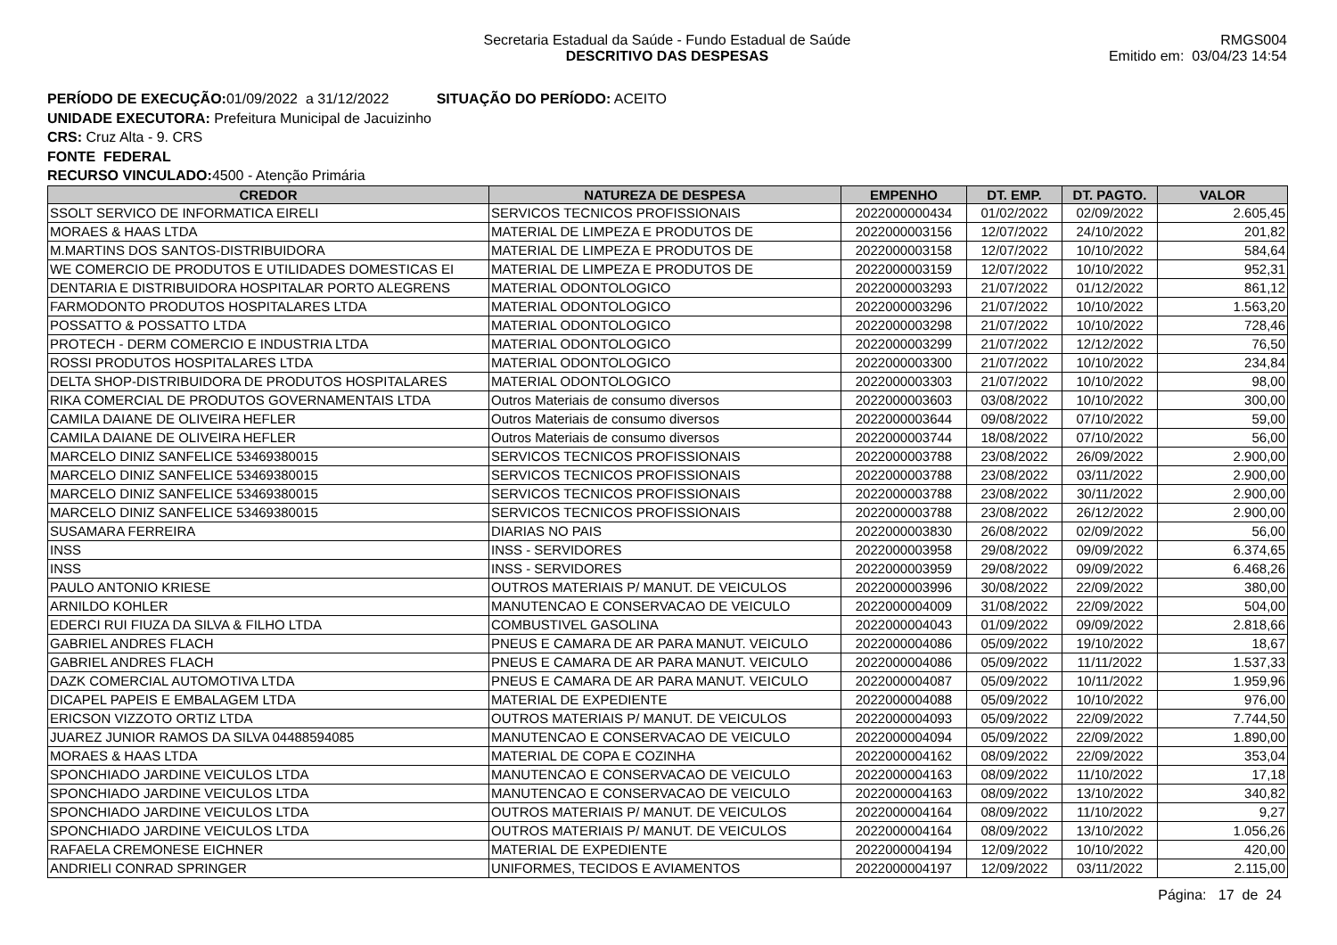Secretaria Estadual da Saúde - Fundo Estadual de Saúde
DESCRITIVO DAS DESPESAS
RMGS004
Emitido em: 03/04/23 14:54
PERÍODO DE EXECUÇÃO: 01/09/2022 a 31/12/2022 SITUAÇÃO DO PERÍODO: ACEITO
UNIDADE EXECUTORA: Prefeitura Municipal de Jacuizinho
CRS: Cruz Alta - 9. CRS
FONTE FEDERAL
RECURSO VINCULADO: 4500 - Atenção Primária
| CREDOR | NATUREZA DE DESPESA | EMPENHO | DT. EMP. | DT. PAGTO. | VALOR |
| --- | --- | --- | --- | --- | --- |
| SSOLT SERVICO DE INFORMATICA EIRELI | SERVICOS TECNICOS PROFISSIONAIS | 2022000000434 | 01/02/2022 | 02/09/2022 | 2.605,45 |
| MORAES & HAAS LTDA | MATERIAL DE LIMPEZA E PRODUTOS DE | 2022000003156 | 12/07/2022 | 24/10/2022 | 201,82 |
| M.MARTINS DOS SANTOS-DISTRIBUIDORA | MATERIAL DE LIMPEZA E PRODUTOS DE | 2022000003158 | 12/07/2022 | 10/10/2022 | 584,64 |
| WE COMERCIO DE PRODUTOS E UTILIDADES DOMESTICAS EI | MATERIAL DE LIMPEZA E PRODUTOS DE | 2022000003159 | 12/07/2022 | 10/10/2022 | 952,31 |
| DENTARIA E DISTRIBUIDORA HOSPITALAR PORTO ALEGRENS | MATERIAL ODONTOLOGICO | 2022000003293 | 21/07/2022 | 01/12/2022 | 861,12 |
| FARMODONTO PRODUTOS HOSPITALARES LTDA | MATERIAL ODONTOLOGICO | 2022000003296 | 21/07/2022 | 10/10/2022 | 1.563,20 |
| POSSATTO & POSSATTO LTDA | MATERIAL ODONTOLOGICO | 2022000003298 | 21/07/2022 | 10/10/2022 | 728,46 |
| PROTECH - DERM COMERCIO E INDUSTRIA LTDA | MATERIAL ODONTOLOGICO | 2022000003299 | 21/07/2022 | 12/12/2022 | 76,50 |
| ROSSI PRODUTOS HOSPITALARES LTDA | MATERIAL ODONTOLOGICO | 2022000003300 | 21/07/2022 | 10/10/2022 | 234,84 |
| DELTA SHOP-DISTRIBUIDORA DE PRODUTOS HOSPITALARES | MATERIAL ODONTOLOGICO | 2022000003303 | 21/07/2022 | 10/10/2022 | 98,00 |
| RIKA COMERCIAL DE PRODUTOS GOVERNAMENTAIS LTDA | Outros Materiais de consumo diversos | 2022000003603 | 03/08/2022 | 10/10/2022 | 300,00 |
| CAMILA DAIANE DE OLIVEIRA HEFLER | Outros Materiais de consumo diversos | 2022000003644 | 09/08/2022 | 07/10/2022 | 59,00 |
| CAMILA DAIANE DE OLIVEIRA HEFLER | Outros Materiais de consumo diversos | 2022000003744 | 18/08/2022 | 07/10/2022 | 56,00 |
| MARCELO DINIZ SANFELICE 53469380015 | SERVICOS TECNICOS PROFISSIONAIS | 2022000003788 | 23/08/2022 | 26/09/2022 | 2.900,00 |
| MARCELO DINIZ SANFELICE 53469380015 | SERVICOS TECNICOS PROFISSIONAIS | 2022000003788 | 23/08/2022 | 03/11/2022 | 2.900,00 |
| MARCELO DINIZ SANFELICE 53469380015 | SERVICOS TECNICOS PROFISSIONAIS | 2022000003788 | 23/08/2022 | 30/11/2022 | 2.900,00 |
| MARCELO DINIZ SANFELICE 53469380015 | SERVICOS TECNICOS PROFISSIONAIS | 2022000003788 | 23/08/2022 | 26/12/2022 | 2.900,00 |
| SUSAMARA FERREIRA | DIARIAS NO PAIS | 2022000003830 | 26/08/2022 | 02/09/2022 | 56,00 |
| INSS | INSS - SERVIDORES | 2022000003958 | 29/08/2022 | 09/09/2022 | 6.374,65 |
| INSS | INSS - SERVIDORES | 2022000003959 | 29/08/2022 | 09/09/2022 | 6.468,26 |
| PAULO ANTONIO KRIESE | OUTROS MATERIAIS P/ MANUT. DE VEICULOS | 2022000003996 | 30/08/2022 | 22/09/2022 | 380,00 |
| ARNILDO KOHLER | MANUTENCAO E CONSERVACAO DE VEICULO | 2022000004009 | 31/08/2022 | 22/09/2022 | 504,00 |
| EDERCI RUI FIUZA DA SILVA & FILHO LTDA | COMBUSTIVEL GASOLINA | 2022000004043 | 01/09/2022 | 09/09/2022 | 2.818,66 |
| GABRIEL ANDRES FLACH | PNEUS E CAMARA DE AR PARA MANUT. VEICULO | 2022000004086 | 05/09/2022 | 19/10/2022 | 18,67 |
| GABRIEL ANDRES FLACH | PNEUS E CAMARA DE AR PARA MANUT. VEICULO | 2022000004086 | 05/09/2022 | 11/11/2022 | 1.537,33 |
| DAZK COMERCIAL AUTOMOTIVA LTDA | PNEUS E CAMARA DE AR PARA MANUT. VEICULO | 2022000004087 | 05/09/2022 | 10/11/2022 | 1.959,96 |
| DICAPEL PAPEIS E EMBALAGEM LTDA | MATERIAL DE EXPEDIENTE | 2022000004088 | 05/09/2022 | 10/10/2022 | 976,00 |
| ERICSON VIZZOTO ORTIZ LTDA | OUTROS MATERIAIS P/ MANUT. DE VEICULOS | 2022000004093 | 05/09/2022 | 22/09/2022 | 7.744,50 |
| JUAREZ JUNIOR RAMOS DA SILVA 04488594085 | MANUTENCAO E CONSERVACAO DE VEICULO | 2022000004094 | 05/09/2022 | 22/09/2022 | 1.890,00 |
| MORAES & HAAS LTDA | MATERIAL DE COPA E COZINHA | 2022000004162 | 08/09/2022 | 22/09/2022 | 353,04 |
| SPONCHIADO JARDINE VEICULOS LTDA | MANUTENCAO E CONSERVACAO DE VEICULO | 2022000004163 | 08/09/2022 | 11/10/2022 | 17,18 |
| SPONCHIADO JARDINE VEICULOS LTDA | MANUTENCAO E CONSERVACAO DE VEICULO | 2022000004163 | 08/09/2022 | 13/10/2022 | 340,82 |
| SPONCHIADO JARDINE VEICULOS LTDA | OUTROS MATERIAIS P/ MANUT. DE VEICULOS | 2022000004164 | 08/09/2022 | 11/10/2022 | 9,27 |
| SPONCHIADO JARDINE VEICULOS LTDA | OUTROS MATERIAIS P/ MANUT. DE VEICULOS | 2022000004164 | 08/09/2022 | 13/10/2022 | 1.056,26 |
| RAFAELA CREMONESE EICHNER | MATERIAL DE EXPEDIENTE | 2022000004194 | 12/09/2022 | 10/10/2022 | 420,00 |
| ANDRIELI CONRAD SPRINGER | UNIFORMES, TECIDOS E AVIAMENTOS | 2022000004197 | 12/09/2022 | 03/11/2022 | 2.115,00 |
Página: 17 de 24